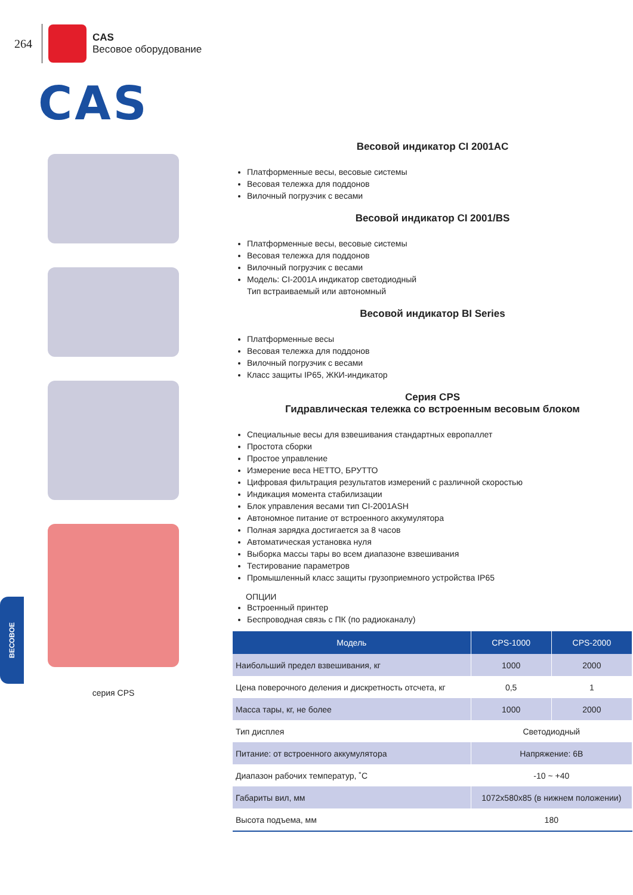264
CAS
Весовое оборудование
CAS
серия CPS
Весовой индикатор CI 2001AC
Платформенные весы, весовые системы
Весовая тележка для поддонов
Вилочный погрузчик с весами
Весовой индикатор CI 2001/BS
Платформенные весы, весовые системы
Весовая тележка для поддонов
Вилочный погрузчик с весами
Модель: CI-2001A индикатор светодиодный
Тип встраиваемый или автономный
Весовой индикатор BI Series
Платформенные весы
Весовая тележка для поддонов
Вилочный погрузчик с весами
Класс защиты IP65, ЖКИ-индикатор
Серия CPS
Гидравлическая тележка со встроенным весовым блоком
Специальные весы для взвешивания стандартных европаллет
Простота сборки
Простое управление
Измерение веса НЕТТО, БРУТТО
Цифровая фильтрация результатов измерений с различной скоростью
Индикация момента стабилизации
Блок управления весами тип CI-2001ASH
Автономное питание от встроенного аккумулятора
Полная зарядка достигается за 8 часов
Автоматическая установка нуля
Выборка массы тары во всем диапазоне взвешивания
Тестирование параметров
Промышленный класс защиты грузоприемного устройства IP65
ОПЦИИ
Встроенный принтер
Беспроводная связь с ПК (по радиоканалу)
| Модель | CPS-1000 | CPS-2000 |
| --- | --- | --- |
| Наибольший предел взвешивания, кг | 1000 | 2000 |
| Цена поверочного деления и дискретность отсчета, кг | 0,5 | 1 |
| Масса тары, кг, не более | 1000 | 2000 |
| Тип дисплея | Светодиодный | |
| Питание: от встроенного аккумулятора | Напряжение: 6В | |
| Диапазон рабочих температур, ˚С | -10 ~ +40 | |
| Габариты вил, мм | 1072x580x85 (в нижнем положении) | |
| Высота подъема, мм | 180 | |
ВЕСОВОЕ